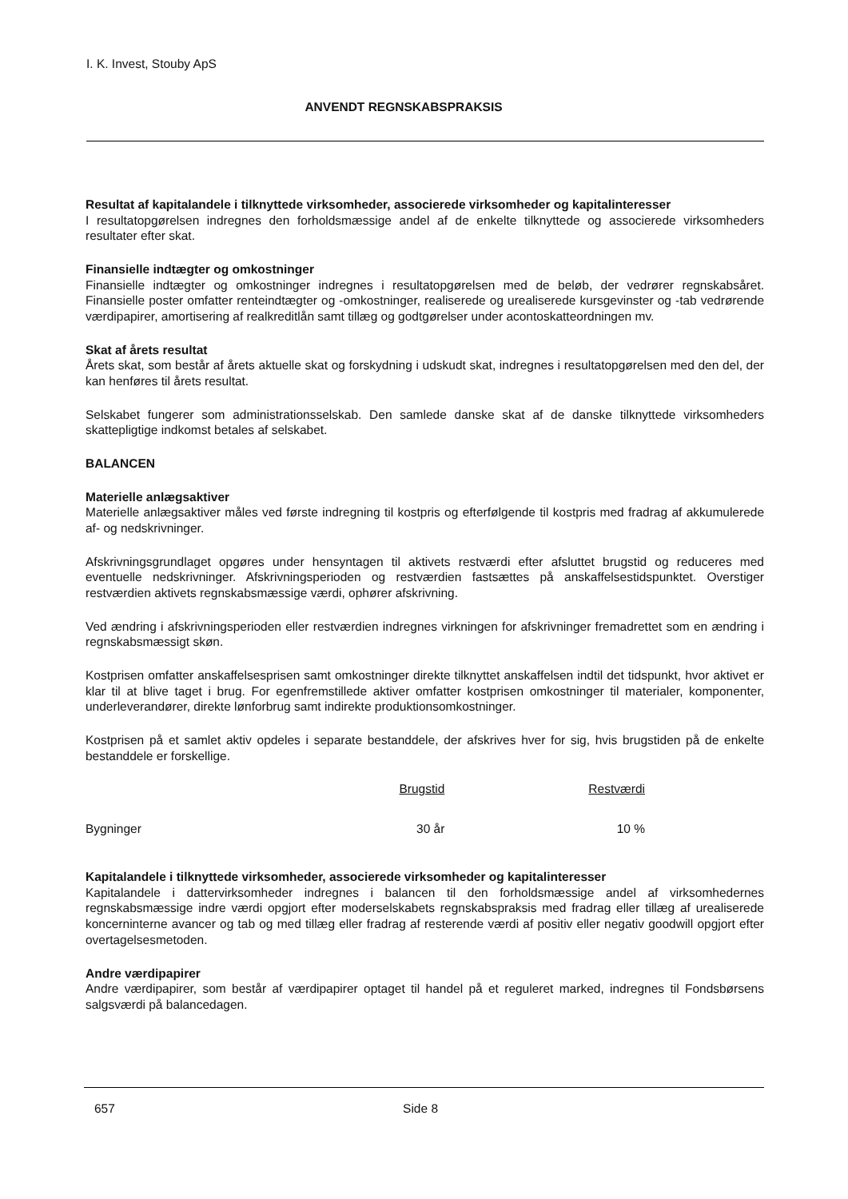I. K. Invest, Stouby ApS
ANVENDT REGNSKABSPRAKSIS
Resultat af kapitalandele i tilknyttede virksomheder, associerede virksomheder og kapitalinteresser
I resultatopgørelsen indregnes den forholdsmæssige andel af de enkelte tilknyttede og associerede virksomheders resultater efter skat.
Finansielle indtægter og omkostninger
Finansielle indtægter og omkostninger indregnes i resultatopgørelsen med de beløb, der vedrører regnskabsåret. Finansielle poster omfatter renteindtægter og -omkostninger, realiserede og urealiserede kursgevinster og -tab vedrørende værdipapirer, amortisering af realkreditlån samt tillæg og godtgørelser under acontoskatteordningen mv.
Skat af årets resultat
Årets skat, som består af årets aktuelle skat og forskydning i udskudt skat, indregnes i resultatopgørelsen med den del, der kan henføres til årets resultat.
Selskabet fungerer som administrationsselskab. Den samlede danske skat af de danske tilknyttede virksomheders skattepligtige indkomst betales af selskabet.
BALANCEN
Materielle anlægsaktiver
Materielle anlægsaktiver måles ved første indregning til kostpris og efterfølgende til kostpris med fradrag af akkumulerede af- og nedskrivninger.
Afskrivningsgrundlaget opgøres under hensyntagen til aktivets restværdi efter afsluttet brugstid og reduceres med eventuelle nedskrivninger. Afskrivningsperioden og restværdien fastsættes på anskaffelsestidspunktet. Overstiger restværdien aktivets regnskabsmæssige værdi, ophører afskrivning.
Ved ændring i afskrivningsperioden eller restværdien indregnes virkningen for afskrivninger fremadrettet som en ændring i regnskabsmæssigt skøn.
Kostprisen omfatter anskaffelsesprisen samt omkostninger direkte tilknyttet anskaffelsen indtil det tidspunkt, hvor aktivet er klar til at blive taget i brug. For egenfremstillede aktiver omfatter kostprisen omkostninger til materialer, komponenter, underleverandører, direkte lønforbrug samt indirekte produktionsomkostninger.
Kostprisen på et samlet aktiv opdeles i separate bestanddele, der afskrives hver for sig, hvis brugstiden på de enkelte bestanddele er forskellige.
| | Brugstid | Restværdi |
| --- | --- | --- |
| Bygninger | 30 år | 10 % |
Kapitalandele i tilknyttede virksomheder, associerede virksomheder og kapitalinteresser
Kapitalandele i dattervirksomheder indregnes i balancen til den forholdsmæssige andel af virksomhedernes regnskabsmæssige indre værdi opgjort efter moderselskabets regnskabspraksis med fradrag eller tillæg af urealiserede koncerninterne avancer og tab og med tillæg eller fradrag af resterende værdi af positiv eller negativ goodwill opgjort efter overtagelsesmetoden.
Andre værdipapirer
Andre værdipapirer, som består af værdipapirer optaget til handel på et reguleret marked, indregnes til Fondsbørsens salgsværdi på balancedagen.
657 Side 8